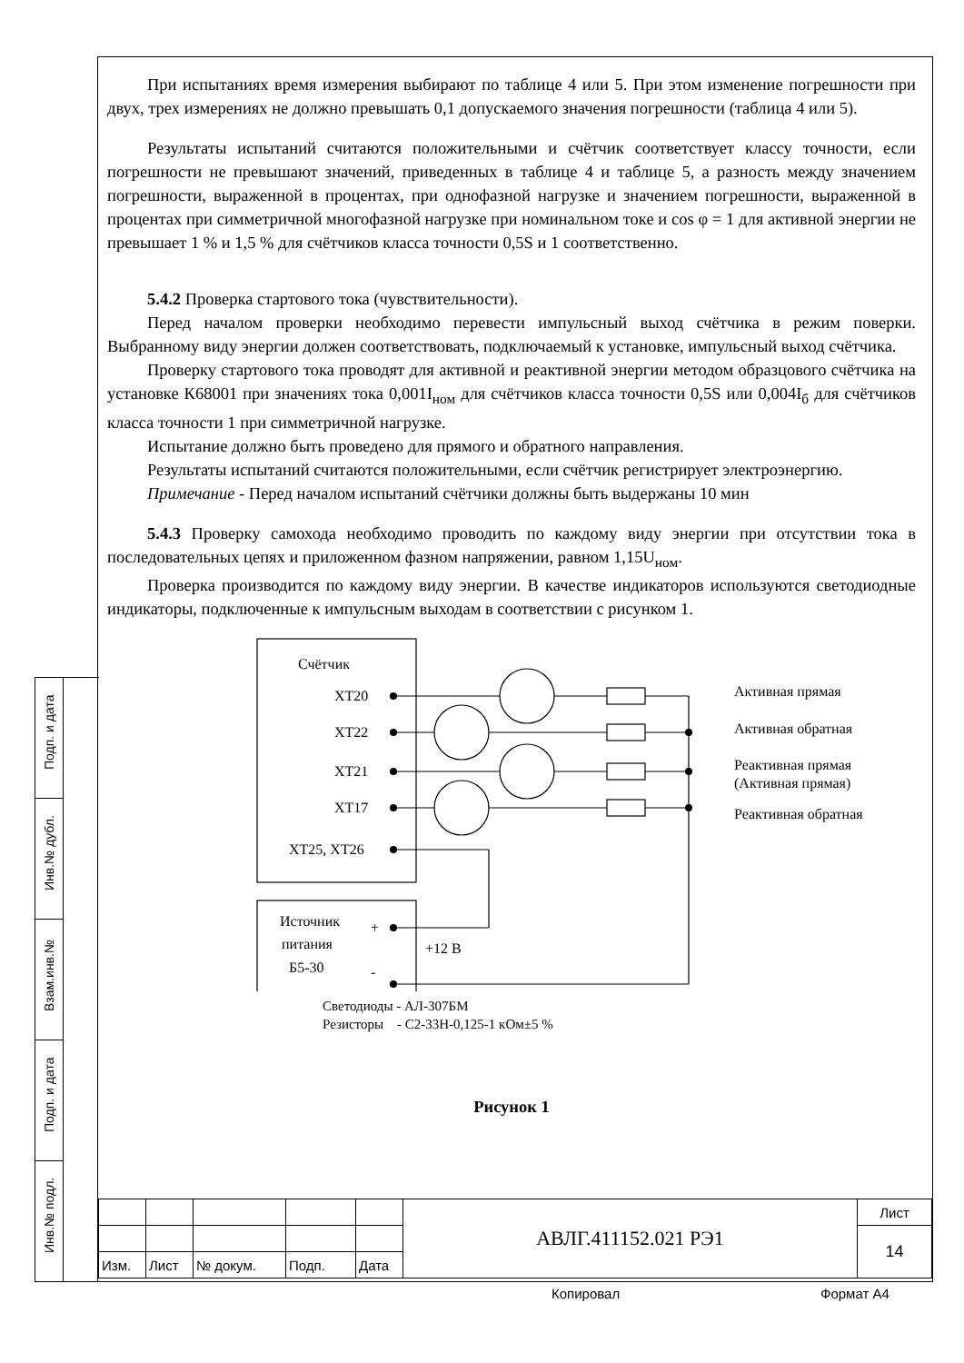При испытаниях время измерения выбирают по таблице 4 или 5. При этом изменение погрешности при двух, трех измерениях не должно превышать 0,1 допускаемого значения погрешности (таблица 4 или 5).
Результаты испытаний считаются положительными и счётчик соответствует классу точности, если погрешности не превышают значений, приведенных в таблице 4 и таблице 5, а разность между значением погрешности, выраженной в процентах, при однофазной нагрузке и значением погрешности, выраженной в процентах при симметричной многофазной нагрузке при номинальном токе и cos φ = 1 для активной энергии не превышает 1 % и 1,5 % для счётчиков класса точности 0,5S и 1 соответственно.
5.4.2 Проверка стартового тока (чувствительности).
Перед началом проверки необходимо перевести импульсный выход счётчика в режим поверки. Выбранному виду энергии должен соответствовать, подключаемый к установке, импульсный выход счётчика.
Проверку стартового тока проводят для активной и реактивной энергии методом образцового счётчика на установке К68001 при значениях тока 0,001I<sub>ном</sub> для счётчиков класса точности 0,5S или 0,004I<sub>б</sub> для счётчиков класса точности 1 при симметричной нагрузке.
Испытание должно быть проведено для прямого и обратного направления.
Результаты испытаний считаются положительными, если счётчик регистрирует электроэнергию.
Примечание - Перед началом испытаний счётчики должны быть выдержаны 10 мин
5.4.3 Проверку самохода необходимо проводить по каждому виду энергии при отсутствии тока в последовательных цепях и приложенном фазном напряжении, равном 1,15U<sub>ном</sub>.
Проверка производится по каждому виду энергии. В качестве индикаторов используются светодиодные индикаторы, подключенные к импульсным выходам в соответствии с рисунком 1.
Счётчик
XT20
XT22
XT21
XT17
XT25, XT26
Источник
+
питания
+12 В
Б5-30
-
Активная прямая
Активная обратная
Реактивная прямая
(Активная прямая)
Реактивная обратная
Светодиоды - АЛ-307БМ
Резисторы - С2-33Н-0,125-1 кОм±5 %
Рисунок 1
Подп. и дата
Инв.№ дубл.
Взам.инв.№
Подп. и дата
Инв.№ подл.
| | | | | | АВЛГ.411152.021 РЭ1 | Лист |
| | | | | | | 14 |
| Изм. | Лист | № докум. | Подп. | Дата | | |
Копировал Формат А4